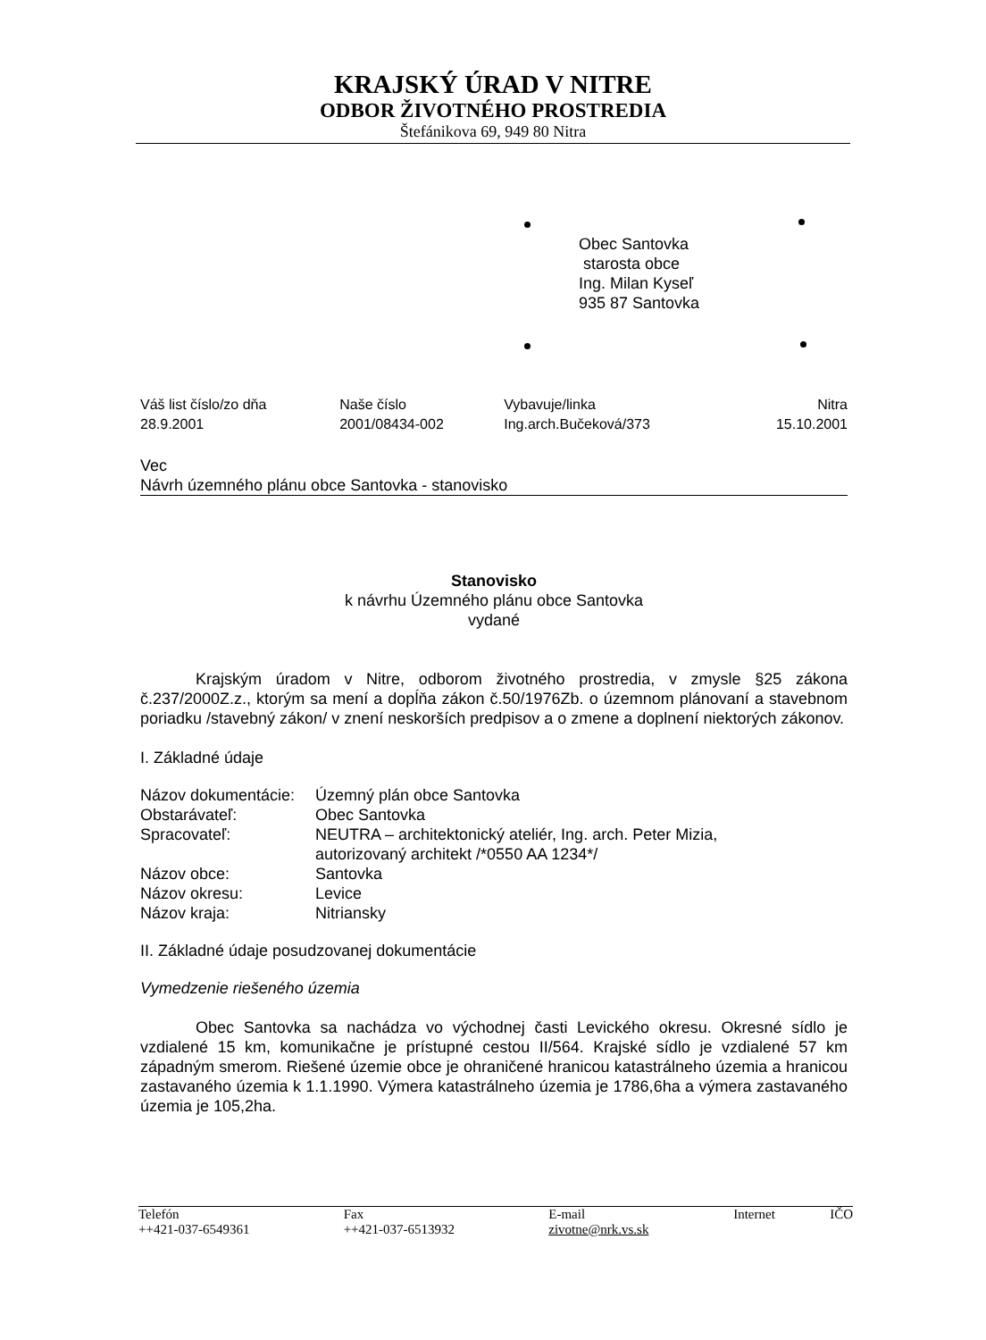KRAJSKÝ ÚRAD V NITRE
ODBOR ŽIVOTNÉHO PROSTREDIA
Štefánikova 69, 949 80 Nitra
Obec Santovka
starosta obce
Ing. Milan Kyseľ
935 87 Santovka
| Váš list číslo/zo dňa 28.9.2001 | Naše číslo 2001/08434-002 | Vybavuje/linka Ing.arch.Bučeková/373 | Nitra 15.10.2001 |
Vec
Návrh územného plánu obce Santovka - stanovisko
Stanovisko
k návrhu Územného plánu obce Santovka
vydané
Krajským úradom v Nitre, odborom životného prostredia, v zmysle §25 zákona č.237/2000Z.z., ktorým sa mení a dopĺňa zákon č.50/1976Zb. o územnom plánovaní a stavebnom poriadku /stavebný zákon/ v znení neskorších predpisov a o zmene a doplnení niektorých zákonov.
I. Základné údaje
| Názov dokumentácie: | Územný plán obce Santovka |
| Obstarávateľ: | Obec Santovka |
| Spracovateľ: | NEUTRA – architektonický ateliér, Ing. arch. Peter Mizia, autorizovaný architekt /*0550 AA 1234*/ |
| Názov obce: | Santovka |
| Názov okresu: | Levice |
| Názov kraja: | Nitriansky |
II. Základné údaje posudzovanej dokumentácie
Vymedzenie riešeného územia
Obec Santovka sa nachádza vo východnej časti Levického okresu. Okresné sídlo je vzdialené 15 km, komunikačne je prístupné cestou II/564. Krajské sídlo je vzdialené 57 km západným smerom. Riešené územie obce je ohraničené hranicou katastrálneho územia a hranicou zastavaného územia k 1.1.1990. Výmera katastrálneho územia je 1786,6ha a výmera zastavaného územia je 105,2ha.
| Telefón ++421-037-6549361 | Fax ++421-037-6513932 | E-mail zivotne@nrk.vs.sk | Internet | IČO |